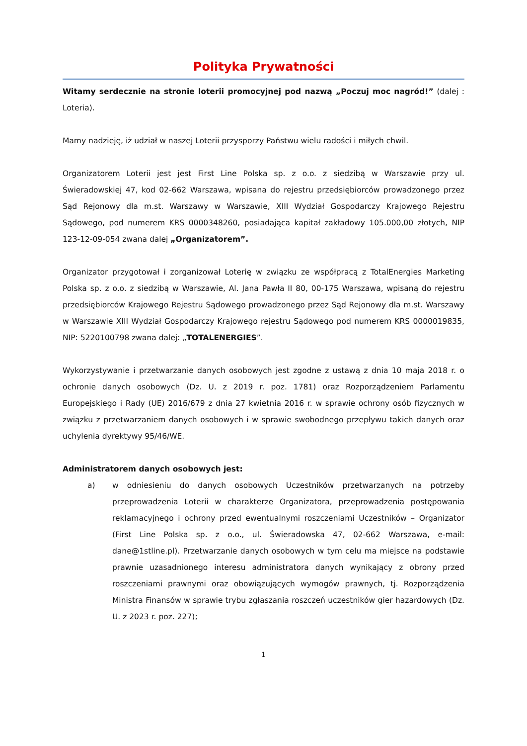Polityka Prywatności
Witamy serdecznie na stronie loterii promocyjnej pod nazwą „Poczuj moc nagród!” (dalej : Loteria).
Mamy nadzieję, iż udział w naszej Loterii przysporzy Państwu wielu radości i miłych chwil.
Organizatorem Loterii jest jest First Line Polska sp. z o.o. z siedzibą w Warszawie przy ul. Świeradowskiej 47, kod 02-662 Warszawa, wpisana do rejestru przedsiębiorców prowadzonego przez Sąd Rejonowy dla m.st. Warszawy w Warszawie, XIII Wydział Gospodarczy Krajowego Rejestru Sądowego, pod numerem KRS 0000348260, posiadająca kapitał zakładowy 105.000,00 złotych, NIP 123-12-09-054 zwana dalej „Organizatorem”.
Organizator przygotował i zorganizował Loterię w związku ze współpracą z TotalEnergies Marketing Polska sp. z o.o. z siedzibą w Warszawie, Al. Jana Pawła II 80, 00-175 Warszawa, wpisaną do rejestru przedsiębiorców Krajowego Rejestru Sądowego prowadzonego przez Sąd Rejonowy dla m.st. Warszawy w Warszawie XIII Wydział Gospodarczy Krajowego rejestru Sądowego pod numerem KRS 0000019835, NIP: 5220100798 zwana dalej: „TOTALENERGIES”.
Wykorzystywanie i przetwarzanie danych osobowych jest zgodne z ustawą z dnia 10 maja 2018 r. o ochronie danych osobowych (Dz. U. z 2019 r. poz. 1781) oraz Rozporządzeniem Parlamentu Europejskiego i Rady (UE) 2016/679 z dnia 27 kwietnia 2016 r. w sprawie ochrony osób fizycznych w związku z przetwarzaniem danych osobowych i w sprawie swobodnego przepływu takich danych oraz uchylenia dyrektywy 95/46/WE.
Administratorem danych osobowych jest:
a) w odniesieniu do danych osobowych Uczestników przetwarzanych na potrzeby przeprowadzenia Loterii w charakterze Organizatora, przeprowadzenia postępowania reklamacyjnego i ochrony przed ewentualnymi roszczeniami Uczestników – Organizator (First Line Polska sp. z o.o., ul. Świeradowska 47, 02-662 Warszawa, e-mail: dane@1stline.pl). Przetwarzanie danych osobowych w tym celu ma miejsce na podstawie prawnie uzasadnionego interesu administratora danych wynikający z obrony przed roszczeniami prawnymi oraz obowiązujących wymogów prawnych, tj. Rozporządzenia Ministra Finansów w sprawie trybu zgłaszania roszczeń uczestników gier hazardowych (Dz. U. z 2023 r. poz. 227);
1